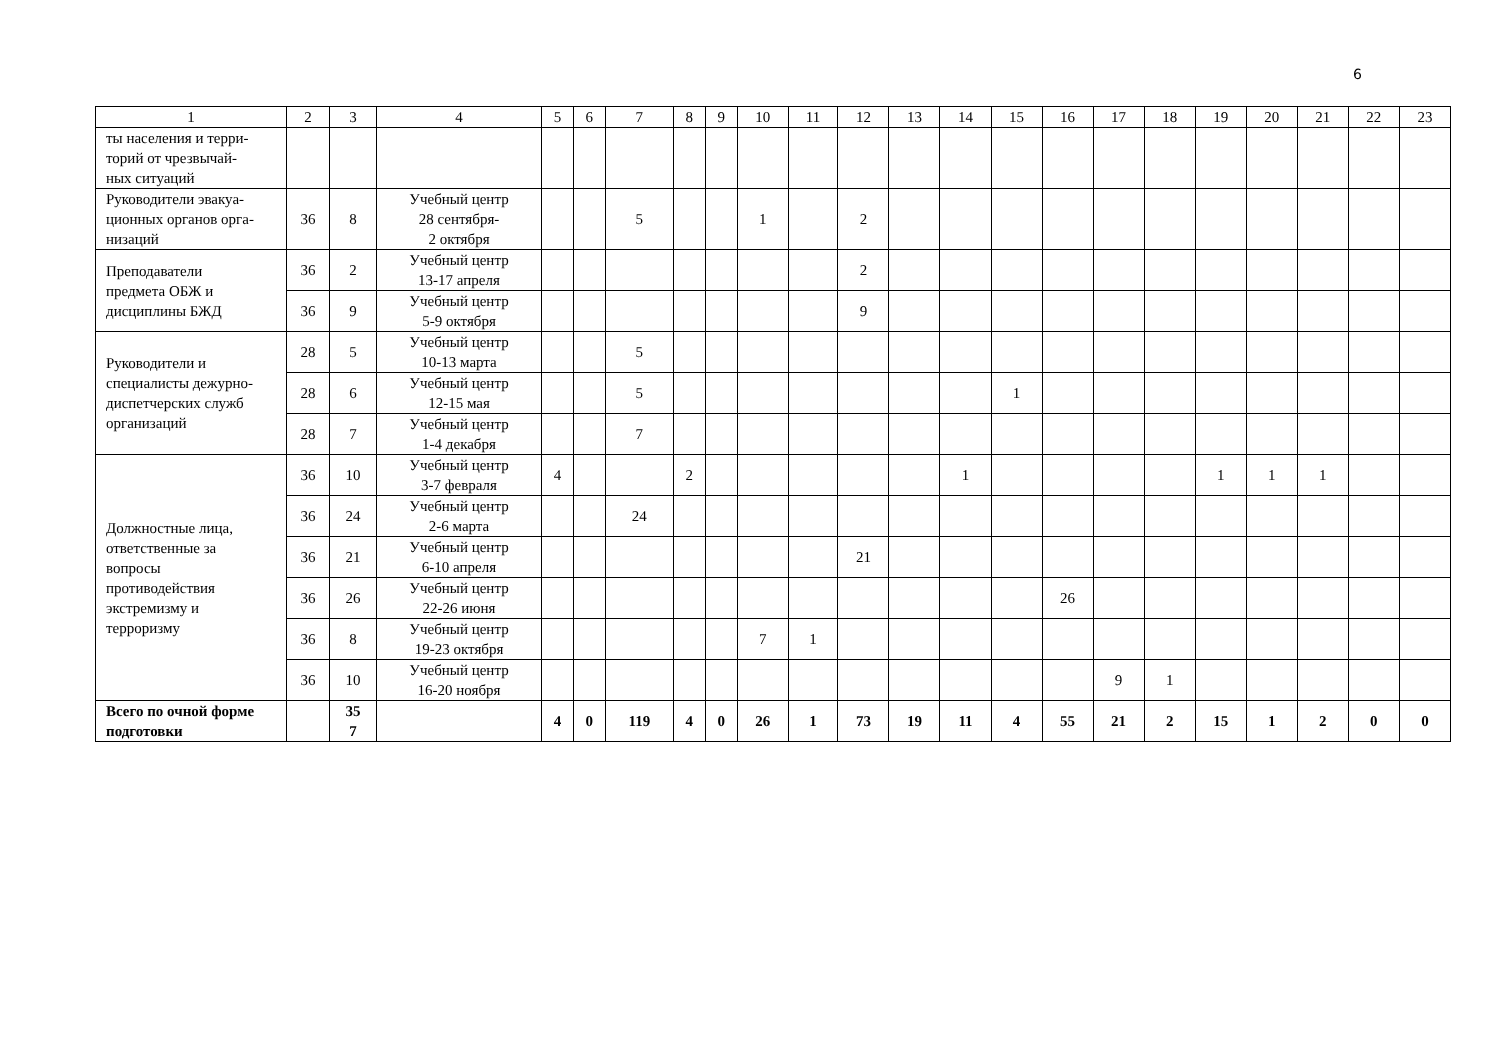6
| 1 | 2 | 3 | 4 | 5 | 6 | 7 | 8 | 9 | 10 | 11 | 12 | 13 | 14 | 15 | 16 | 17 | 18 | 19 | 20 | 21 | 22 | 23 |
| ты населения и терри- торий от чрезвычай- ных ситуаций | | | | | | | | | | | | | | | | | | | | | | |
| Руководители эвакуа- ционных органов орга- низаций | 36 | 8 | Учебный центр 28 сентября- 2 октября | | | 5 | | | 1 | | 2 | | | | | | | | | | | |
| Преподаватели предмета ОБЖ и дисциплины БЖД | 36 | 2 | Учебный центр 13-17 апреля | | | | | | | | 2 | | | | | | | | | | | |
| | 36 | 9 | Учебный центр 5-9 октября | | | | | | | | 9 | | | | | | | | | | | |
| Руководители и специалисты дежурно- диспетчерских служб организаций | 28 | 5 | Учебный центр 10-13 марта | | | 5 | | | | | | | | | | | | | | | | |
| | 28 | 6 | Учебный центр 12-15 мая | | | 5 | | | | | | | | 1 | | | | | | | | |
| | 28 | 7 | Учебный центр 1-4 декабря | | | 7 | | | | | | | | | | | | | | | | |
| Должностные лица, ответственные за вопросы противодействия экстремизму и терроризму | 36 | 10 | Учебный центр 3-7 февраля | 4 | | | 2 | | | | | | 1 | | | | | 1 | 1 | 1 | | |
| | 36 | 24 | Учебный центр 2-6 марта | | | 24 | | | | | | | | | | | | | | | | |
| | 36 | 21 | Учебный центр 6-10 апреля | | | | | | | | 21 | | | | | | | | | | | |
| | 36 | 26 | Учебный центр 22-26 июня | | | | | | | | | | | | 26 | | | | | | | |
| | 36 | 8 | Учебный центр 19-23 октября | | | | | | 7 | 1 | | | | | | | | | | | | |
| | 36 | 10 | Учебный центр 16-20 ноября | | | | | | | | | | | | | 9 | 1 | | | | | |
| Всего по очной форме подготовки | | 35 7 | | 4 | 0 | 119 | 4 | 0 | 26 | 1 | 73 | 19 | 11 | 4 | 55 | 21 | 2 | 15 | 1 | 2 | 0 | 0 |